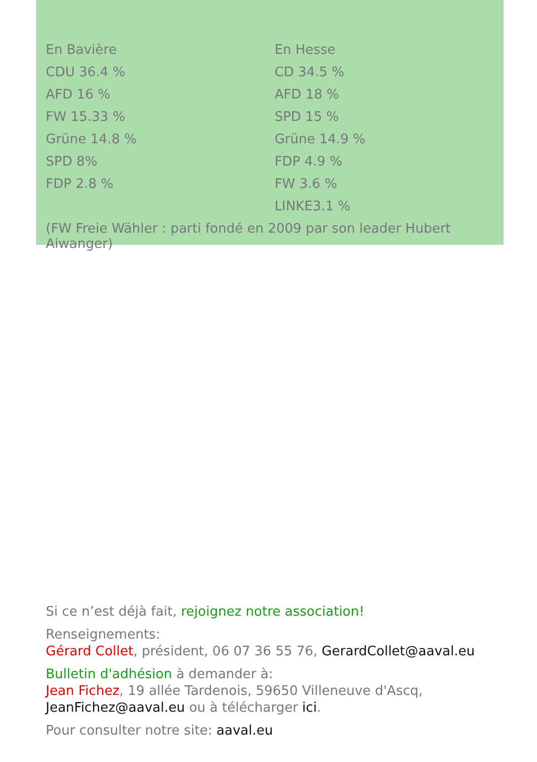| En Bavière | En Hesse |
| CDU 36.4 % | CD 34.5 % |
| AFD 16 % | AFD 18 % |
| FW 15.33 % | SPD 15 % |
| Grüne 14.8 % | Grüne 14.9 % |
| SPD 8% | FDP 4.9 % |
| FDP 2.8 % | FW 3.6 % |
| | LINKE3.1 % |
(FW Freie Wähler : parti fondé en 2009 par son leader Hubert Aiwanger)
Si ce n’est déjà fait, rejoignez notre association!
Renseignements:
Gérard Collet, président, 06 07 36 55 76, GerardCollet@aaval.eu
Bulletin d'adhésion à demander à:
Jean Fichez, 19 allée Tardenois, 59650 Villeneuve d'Ascq,
JeanFichez@aaval.eu ou à télécharger ici.
Pour consulter notre site: aaval.eu